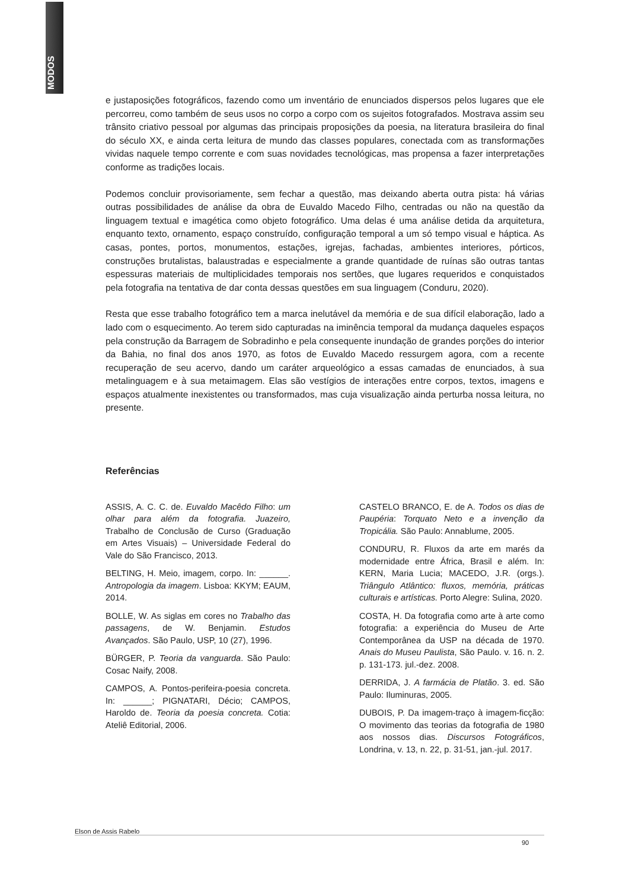MODOS
e justaposições fotográficos, fazendo como um inventário de enunciados dispersos pelos lugares que ele percorreu, como também de seus usos no corpo a corpo com os sujeitos fotografados. Mostrava assim seu trânsito criativo pessoal por algumas das principais proposições da poesia, na literatura brasileira do final do século XX, e ainda certa leitura de mundo das classes populares, conectada com as transformações vividas naquele tempo corrente e com suas novidades tecnológicas, mas propensa a fazer interpretações conforme as tradições locais.
Podemos concluir provisoriamente, sem fechar a questão, mas deixando aberta outra pista: há várias outras possibilidades de análise da obra de Euvaldo Macedo Filho, centradas ou não na questão da linguagem textual e imagética como objeto fotográfico. Uma delas é uma análise detida da arquitetura, enquanto texto, ornamento, espaço construído, configuração temporal a um só tempo visual e háptica. As casas, pontes, portos, monumentos, estações, igrejas, fachadas, ambientes interiores, pórticos, construções brutalistas, balaustradas e especialmente a grande quantidade de ruínas são outras tantas espessuras materiais de multiplicidades temporais nos sertões, que lugares requeridos e conquistados pela fotografia na tentativa de dar conta dessas questões em sua linguagem (Conduru, 2020).
Resta que esse trabalho fotográfico tem a marca inelutável da memória e de sua difícil elaboração, lado a lado com o esquecimento. Ao terem sido capturadas na iminência temporal da mudança daqueles espaços pela construção da Barragem de Sobradinho e pela consequente inundação de grandes porções do interior da Bahia, no final dos anos 1970, as fotos de Euvaldo Macedo ressurgem agora, com a recente recuperação de seu acervo, dando um caráter arqueológico a essas camadas de enunciados, à sua metalinguagem e à sua metaimagem. Elas são vestígios de interações entre corpos, textos, imagens e espaços atualmente inexistentes ou transformados, mas cuja visualização ainda perturba nossa leitura, no presente.
Referências
ASSIS, A. C. C. de. Euvaldo Macêdo Filho: um olhar para além da fotografia. Juazeiro, Trabalho de Conclusão de Curso (Graduação em Artes Visuais) – Universidade Federal do Vale do São Francisco, 2013.
BELTING, H. Meio, imagem, corpo. In: ______. Antropologia da imagem. Lisboa: KKYM; EAUM, 2014.
BOLLE, W. As siglas em cores no Trabalho das passagens, de W. Benjamin. Estudos Avançados. São Paulo, USP, 10 (27), 1996.
BÜRGER, P. Teoria da vanguarda. São Paulo: Cosac Naify, 2008.
CAMPOS, A. Pontos-perifeira-poesia concreta. In: ______; PIGNATARI, Décio; CAMPOS, Haroldo de. Teoria da poesia concreta. Cotia: Ateliê Editorial, 2006.
CASTELO BRANCO, E. de A. Todos os dias de Paupéria: Torquato Neto e a invenção da Tropicália. São Paulo: Annablume, 2005.
CONDURU, R. Fluxos da arte em marés da modernidade entre África, Brasil e além. In: KERN, Maria Lucia; MACEDO, J.R. (orgs.). Triângulo Atlântico: fluxos, memória, práticas culturais e artísticas. Porto Alegre: Sulina, 2020.
COSTA, H. Da fotografia como arte à arte como fotografia: a experiência do Museu de Arte Contemporânea da USP na década de 1970. Anais do Museu Paulista, São Paulo. v. 16. n. 2. p. 131-173. jul.-dez. 2008.
DERRIDA, J. A farmácia de Platão. 3. ed. São Paulo: Iluminuras, 2005.
DUBOIS, P. Da imagem-traço à imagem-ficção: O movimento das teorias da fotografia de 1980 aos nossos dias. Discursos Fotográficos, Londrina, v. 13, n. 22, p. 31-51, jan.-jul. 2017.
Elson de Assis Rabelo
90